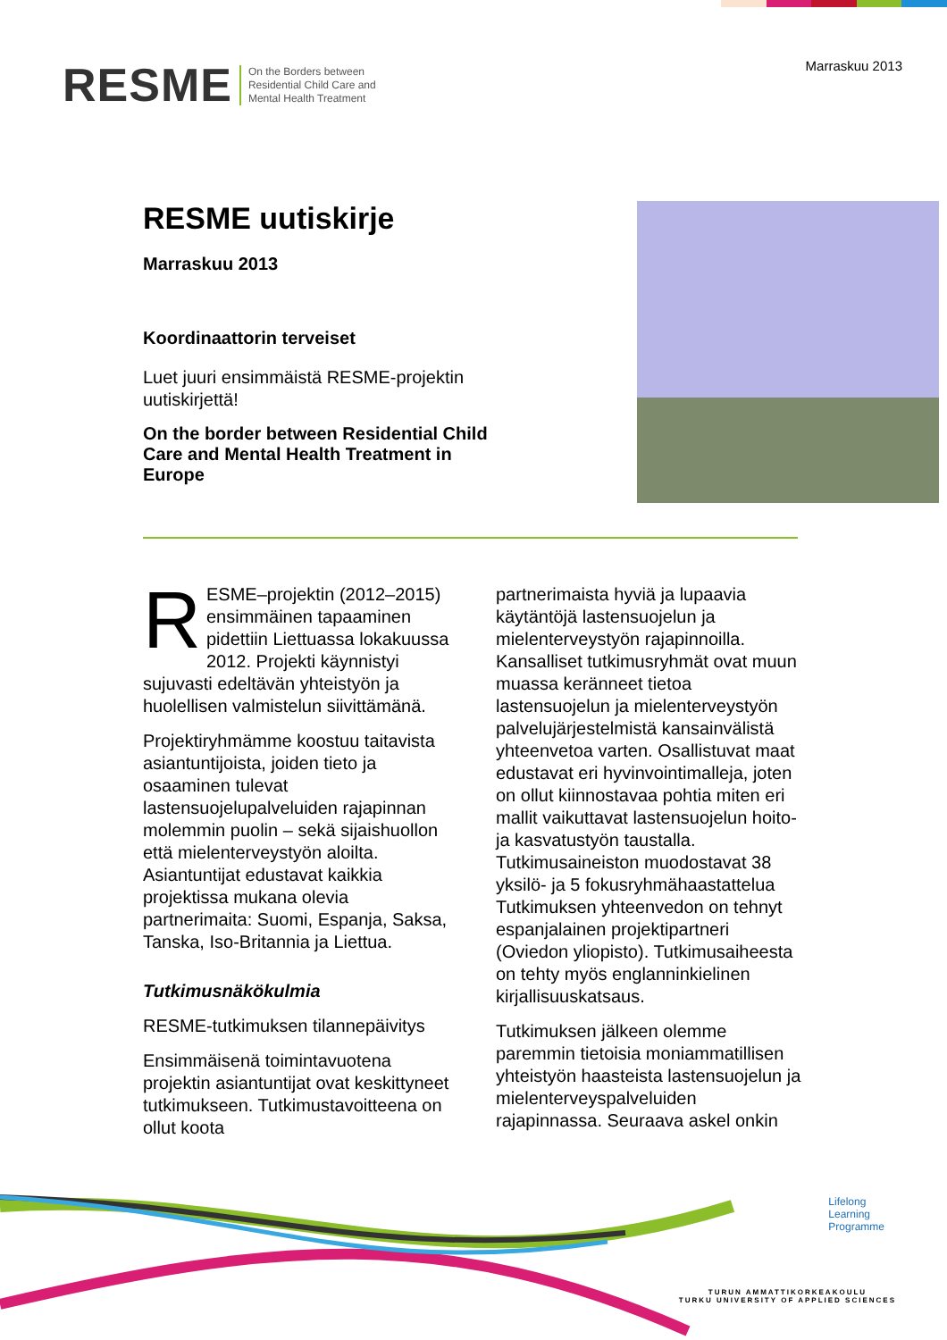RESME On the Borders between
Residential Child Care and
Mental Health Treatment
Marraskuu 2013
RESME uutiskirje
Marraskuu 2013
Koordinaattorin terveiset
Luet juuri ensimmäistä RESME-projektin uutiskirjettä!
On the border between Residential Child Care and Mental Health Treatment in Europe
RESME–projektin (2012–2015) ensimmäinen tapaaminen pidettiin Liettuassa lokakuussa 2012. Projekti käynnistyi sujuvasti edeltävän yhteistyön ja huolellisen valmistelun siivittämänä.
Projektiryhmämme koostuu taitavista asiantuntijoista, joiden tieto ja osaaminen tulevat lastensuojelupalveluiden rajapinnan molemmin puolin – sekä sijaishuollon että mielenterveystyön aloilta. Asiantuntijat edustavat kaikkia projektissa mukana olevia partnerimaita: Suomi, Espanja, Saksa, Tanska, Iso-Britannia ja Liettua.
Tutkimusnäkökulmia
RESME-tutkimuksen tilannepäivitys
Ensimmäisenä toimintavuotena projektin asiantuntijat ovat keskittyneet tutkimukseen. Tutkimustavoitteena on ollut koota
partnerimaista hyviä ja lupaavia käytäntöjä lastensuojelun ja mielenterveystyön rajapinnoilla. Kansalliset tutkimusryhmät ovat muun muassa keränneet tietoa lastensuojelun ja mielenterveystyön palvelujärjestelmistä kansainvälistä yhteenvetoa varten. Osallistuvat maat edustavat eri hyvinvointimalleja, joten on ollut kiinnostavaa pohtia miten eri mallit vaikuttavat lastensuojelun hoito- ja kasvatustyön taustalla. Tutkimusaineiston muodostavat 38 yksilö- ja 5 fokusryhmähaastattelua Tutkimuksen yhteenvedon on tehnyt espanjalainen projektipartneri (Oviedon yliopisto). Tutkimusaiheesta on tehty myös englanninkielinen kirjallisuuskatsaus.
Tutkimuksen jälkeen olemme paremmin tietoisia moniammatillisen yhteistyön haasteista lastensuojelun ja mielenterveyspalveluiden rajapinnassa. Seuraava askel onkin
Lifelong
Learning
Programme
TURUN AMMATTIKORKEAKOULU
TURKU UNIVERSITY OF APPLIED SCIENCES